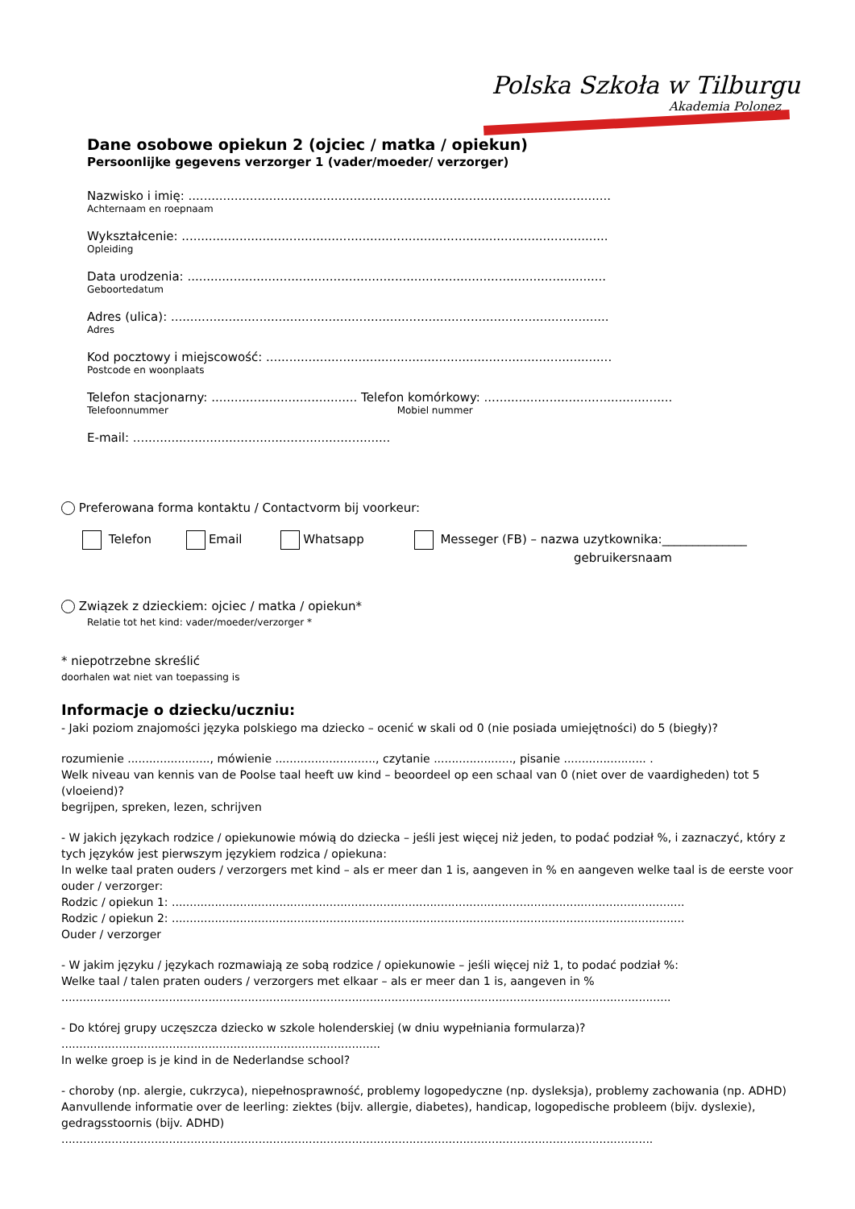Polska Szkoła w Tilburgu
Akademia Polonez
Dane osobowe opiekun 2 (ojciec / matka / opiekun)
Persoonlijke gegevens verzorger 1 (vader/moeder/ verzorger)
Nazwisko i imię: ..............................................................................................................
Achternaam en roepnaam
Wykształcenie: ...............................................................................................................
Opleiding
Data urodzenia: .............................................................................................................
Geboortedatum
Adres (ulica): ..................................................................................................................
Adres
Kod pocztowy i miejscowość: ..........................................................................................
Postcode en woonplaats
Telefon stacjonarny: ...................................... Telefon komórkowy: .................................................
Telefoonnummer Mobiel nummer
E-mail: ...................................................................
Preferowana forma kontaktu / Contactvorm bij voorkeur:
Telefon Email Whatsapp Messeger (FB) – nazwa uzytkownika:______________
gebruikersnaam
Związek z dzieckiem: ojciec / matka / opiekun*
Relatie tot het kind: vader/moeder/verzorger *
* niepotrzebne skreślić
doorhalen wat niet van toepassing is
Informacje o dziecku/uczniu:
- Jaki poziom znajomości języka polskiego ma dziecko – ocenić w skali od 0 (nie posiada umiejętności) do 5 (biegły)?
rozumienie ......................., mówienie ............................, czytanie ......................, pisanie ....................... .
Welk niveau van kennis van de Poolse taal heeft uw kind – beoordeel op een schaal van 0 (niet over de vaardigheden) tot 5 (vloeiend)?
begrijpen, spreken, lezen, schrijven
- W jakich językach rodzice / opiekunowie mówią do dziecka – jeśli jest więcej niż jeden, to podać podział %, i zaznaczyć, który z tych języków jest pierwszym językiem rodzica / opiekuna:
In welke taal praten ouders / verzorgers met kind – als er meer dan 1 is, aangeven in % en aangeven welke taal is de eerste voor ouder / verzorger:
Rodzic / opiekun 1: ...............................................................................................................................................
Rodzic / opiekun 2: ...............................................................................................................................................
Ouder / verzorger
- W jakim języku / językach rozmawiają ze sobą rodzice / opiekunowie – jeśli więcej niż 1, to podać podział %:
Welke taal / talen praten ouders / verzorgers met elkaar – als er meer dan 1 is, aangeven in %
..........................................................................................................................................................................
- Do której grupy uczęszcza dziecko w szkole holenderskiej (w dniu wypełniania formularza)?
.........................................................................................
In welke groep is je kind in de Nederlandse school?
- choroby (np. alergie, cukrzyca), niepełnosprawność, problemy logopedyczne (np. dysleksja), problemy zachowania (np. ADHD)
Aanvullende informatie over de leerling: ziektes (bijv. allergie, diabetes), handicap, logopedische probleem (bijv. dyslexie), gedragsstoornis (bijv. ADHD)
.....................................................................................................................................................................